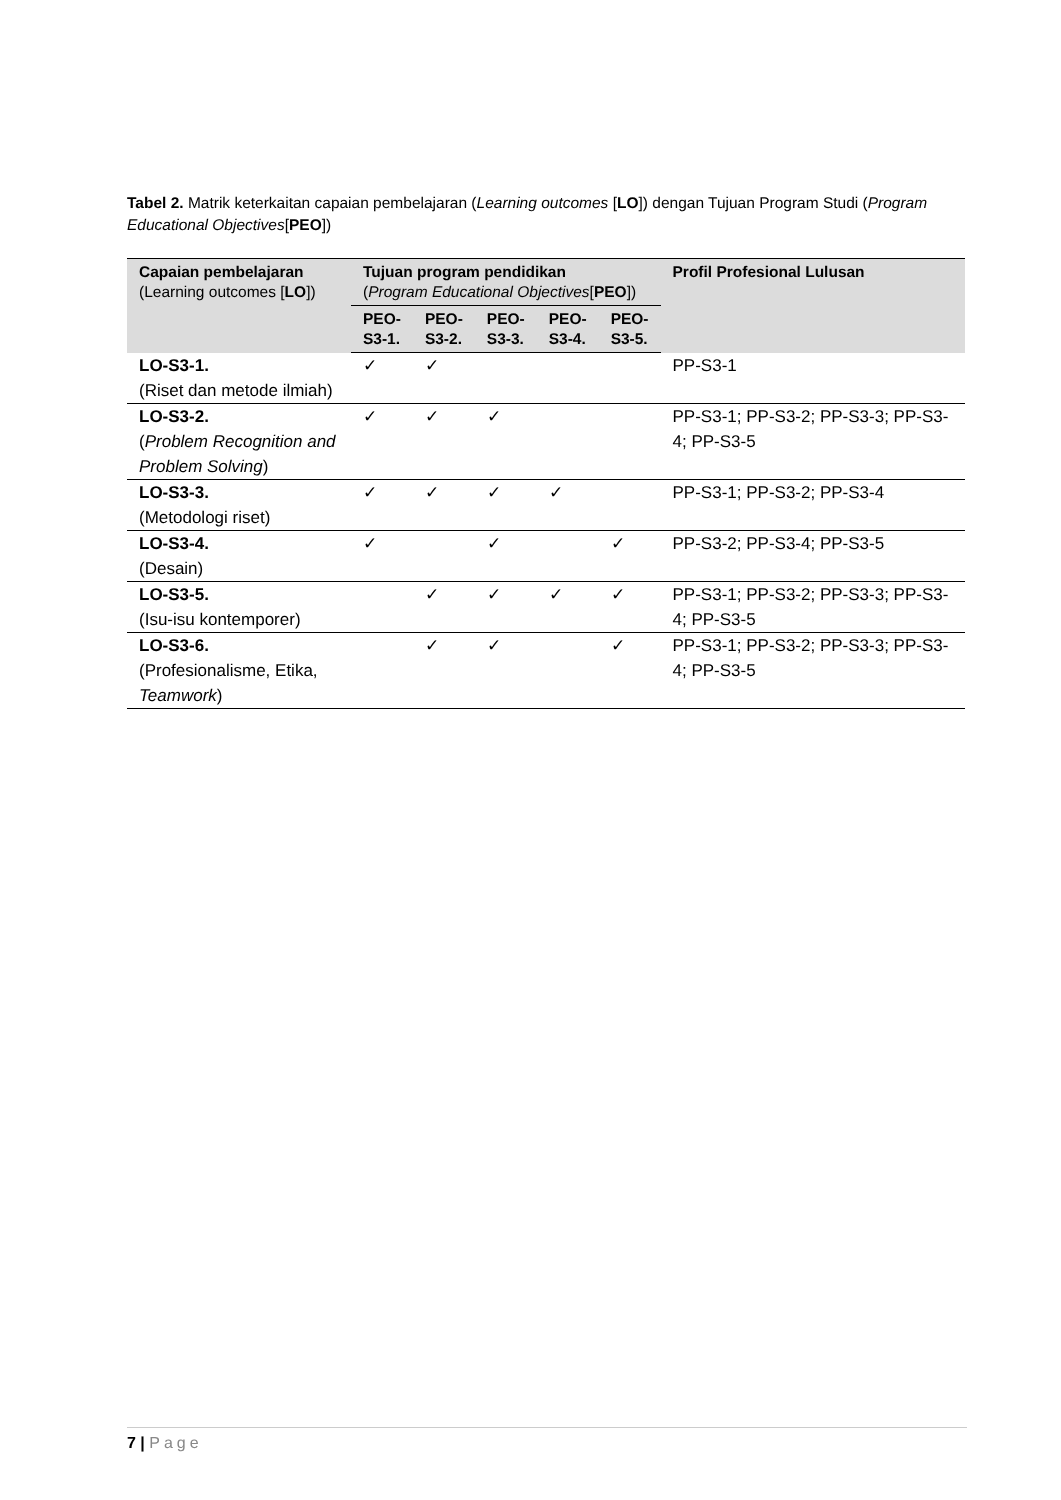Tabel 2. Matrik keterkaitan capaian pembelajaran (Learning outcomes [LO]) dengan Tujuan Program Studi (Program Educational Objectives[PEO])
| Capaian pembelajaran (Learning outcomes [ LO ]) | Tujuan program pendidikan ( Program Educational Objectives [ PEO ]) | | | | | Profil Profesional Lulusan |
| --- | --- | --- | --- | --- | --- | --- |
| | PEO- S3-1. | PEO- S3-2. | PEO- S3-3. | PEO- S3-4. | PEO- S3-5. | |
| LO-S3-1. (Riset dan metode ilmiah) | ✓ | ✓ | | | | PP-S3-1 |
| LO-S3-2. ( Problem Recognition and Problem Solving ) | ✓ | ✓ | ✓ | | | PP-S3-1; PP-S3-2; PP-S3-3; PP-S3-4; PP-S3-5 |
| LO-S3-3. (Metodologi riset) | ✓ | ✓ | ✓ | ✓ | | PP-S3-1; PP-S3-2; PP-S3-4 |
| LO-S3-4. (Desain) | ✓ | | ✓ | | ✓ | PP-S3-2; PP-S3-4; PP-S3-5 |
| LO-S3-5. (Isu-isu kontemporer) | | ✓ | ✓ | ✓ | ✓ | PP-S3-1; PP-S3-2; PP-S3-3; PP-S3-4; PP-S3-5 |
| LO-S3-6. (Profesionalisme, Etika, Teamwork ) | | ✓ | ✓ | | ✓ | PP-S3-1; PP-S3-2; PP-S3-3; PP-S3-4; PP-S3-5 |
7 | Page